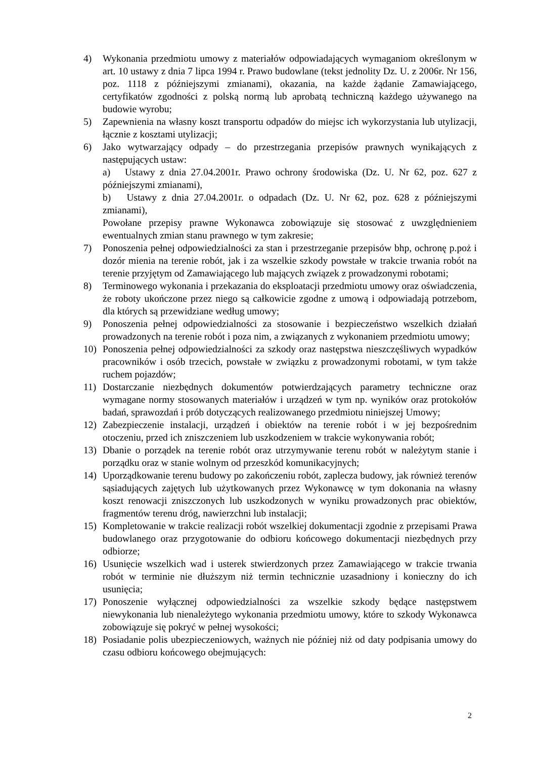4) Wykonania przedmiotu umowy z materiałów odpowiadających wymaganiom określonym w art. 10 ustawy z dnia 7 lipca 1994 r. Prawo budowlane (tekst jednolity Dz. U. z 2006r. Nr 156, poz. 1118 z późniejszymi zmianami), okazania, na każde żądanie Zamawiającego, certyfikatów zgodności z polską normą lub aprobatą techniczną każdego używanego na budowie wyrobu;
5) Zapewnienia na własny koszt transportu odpadów do miejsc ich wykorzystania lub utylizacji, łącznie z kosztami utylizacji;
6) Jako wytwarzający odpady – do przestrzegania przepisów prawnych wynikających z następujących ustaw:
a) Ustawy z dnia 27.04.2001r. Prawo ochrony środowiska (Dz. U. Nr 62, poz. 627 z późniejszymi zmianami),
b) Ustawy z dnia 27.04.2001r. o odpadach (Dz. U. Nr 62, poz. 628 z późniejszymi zmianami),
Powołane przepisy prawne Wykonawca zobowiązuje się stosować z uwzględnieniem ewentualnych zmian stanu prawnego w tym zakresie;
7) Ponoszenia pełnej odpowiedzialności za stan i przestrzeganie przepisów bhp, ochronę p.poż i dozór mienia na terenie robót, jak i za wszelkie szkody powstałe w trakcie trwania robót na terenie przyjętym od Zamawiającego lub mających związek z prowadzonymi robotami;
8) Terminowego wykonania i przekazania do eksploatacji przedmiotu umowy oraz oświadczenia, że roboty ukończone przez niego są całkowicie zgodne z umową i odpowiadają potrzebom, dla których są przewidziane według umowy;
9) Ponoszenia pełnej odpowiedzialności za stosowanie i bezpieczeństwo wszelkich działań prowadzonych na terenie robót i poza nim, a związanych z wykonaniem przedmiotu umowy;
10) Ponoszenia pełnej odpowiedzialności za szkody oraz następstwa nieszczęśliwych wypadków pracowników i osób trzecich, powstałe w związku z prowadzonymi robotami, w tym także ruchem pojazdów;
11) Dostarczanie niezbędnych dokumentów potwierdzających parametry techniczne oraz wymagane normy stosowanych materiałów i urządzeń w tym np. wyników oraz protokołów badań, sprawozdań i prób dotyczących realizowanego przedmiotu niniejszej Umowy;
12) Zabezpieczenie instalacji, urządzeń i obiektów na terenie robót i w jej bezpośrednim otoczeniu, przed ich zniszczeniem lub uszkodzeniem w trakcie wykonywania robót;
13) Dbanie o porządek na terenie robót oraz utrzymywanie terenu robót w należytym stanie i porządku oraz w stanie wolnym od przeszkód komunikacyjnych;
14) Uporządkowanie terenu budowy po zakończeniu robót, zaplecza budowy, jak również terenów sąsiadujących zajętych lub użytkowanych przez Wykonawcę w tym dokonania na własny koszt renowacji zniszczonych lub uszkodzonych w wyniku prowadzonych prac obiektów, fragmentów terenu dróg, nawierzchni lub instalacji;
15) Kompletowanie w trakcie realizacji robót wszelkiej dokumentacji zgodnie z przepisami Prawa budowlanego oraz przygotowanie do odbioru końcowego dokumentacji niezbędnych przy odbiorze;
16) Usunięcie wszelkich wad i usterek stwierdzonych przez Zamawiającego w trakcie trwania robót w terminie nie dłuższym niż termin technicznie uzasadniony i konieczny do ich usunięcia;
17) Ponoszenie wyłącznej odpowiedzialności za wszelkie szkody będące następstwem niewykonania lub nienależytego wykonania przedmiotu umowy, które to szkody Wykonawca zobowiązuje się pokryć w pełnej wysokości;
18) Posiadanie polis ubezpieczeniowych, ważnych nie później niż od daty podpisania umowy do czasu odbioru końcowego obejmujących:
2